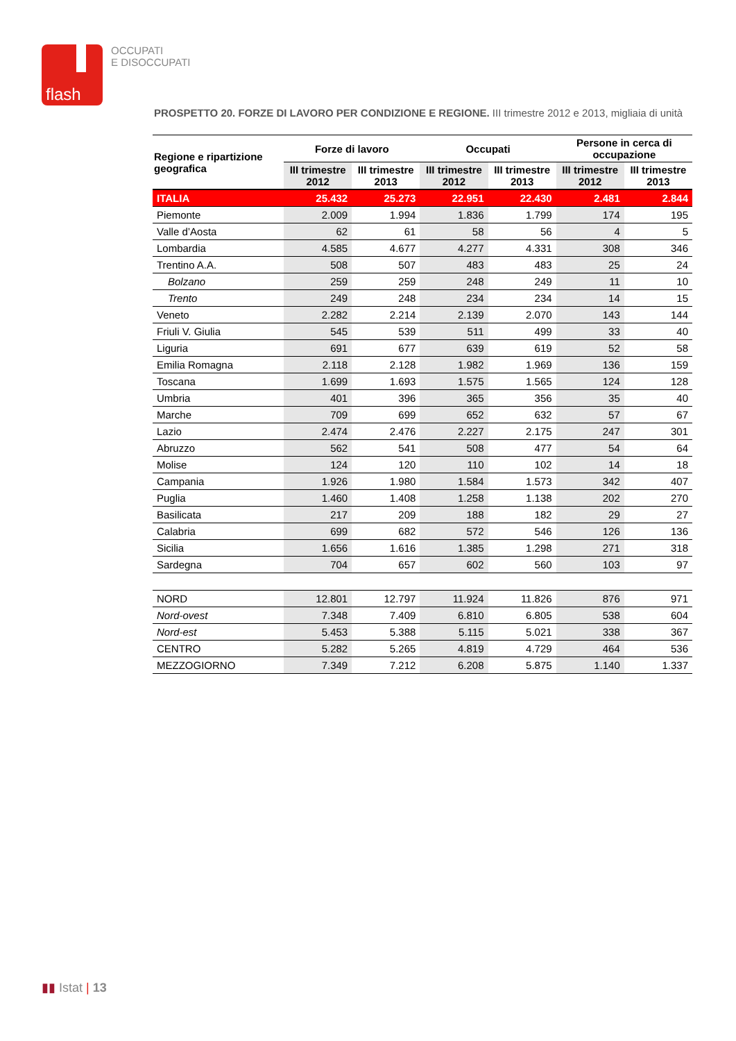flash
OCCUPATI
E DISOCCUPATI
PROSPETTO 20. FORZE DI LAVORO PER CONDIZIONE E REGIONE. III trimestre 2012 e 2013, migliaia di unità
| Regione e ripartizione geografica | Forze di lavoro | | Occupati | | Persone in cerca di occupazione | |
| --- | --- | --- | --- | --- | --- | --- |
| | III trimestre 2012 | III trimestre 2013 | III trimestre 2012 | III trimestre 2013 | III trimestre 2012 | III trimestre 2013 |
| ITALIA | 25.432 | 25.273 | 22.951 | 22.430 | 2.481 | 2.844 |
| Piemonte | 2.009 | 1.994 | 1.836 | 1.799 | 174 | 195 |
| Valle d’Aosta | 62 | 61 | 58 | 56 | 4 | 5 |
| Lombardia | 4.585 | 4.677 | 4.277 | 4.331 | 308 | 346 |
| Trentino A.A. | 508 | 507 | 483 | 483 | 25 | 24 |
| Bolzano | 259 | 259 | 248 | 249 | 11 | 10 |
| Trento | 249 | 248 | 234 | 234 | 14 | 15 |
| Veneto | 2.282 | 2.214 | 2.139 | 2.070 | 143 | 144 |
| Friuli V. Giulia | 545 | 539 | 511 | 499 | 33 | 40 |
| Liguria | 691 | 677 | 639 | 619 | 52 | 58 |
| Emilia Romagna | 2.118 | 2.128 | 1.982 | 1.969 | 136 | 159 |
| Toscana | 1.699 | 1.693 | 1.575 | 1.565 | 124 | 128 |
| Umbria | 401 | 396 | 365 | 356 | 35 | 40 |
| Marche | 709 | 699 | 652 | 632 | 57 | 67 |
| Lazio | 2.474 | 2.476 | 2.227 | 2.175 | 247 | 301 |
| Abruzzo | 562 | 541 | 508 | 477 | 54 | 64 |
| Molise | 124 | 120 | 110 | 102 | 14 | 18 |
| Campania | 1.926 | 1.980 | 1.584 | 1.573 | 342 | 407 |
| Puglia | 1.460 | 1.408 | 1.258 | 1.138 | 202 | 270 |
| Basilicata | 217 | 209 | 188 | 182 | 29 | 27 |
| Calabria | 699 | 682 | 572 | 546 | 126 | 136 |
| Sicilia | 1.656 | 1.616 | 1.385 | 1.298 | 271 | 318 |
| Sardegna | 704 | 657 | 602 | 560 | 103 | 97 |
| NORD | 12.801 | 12.797 | 11.924 | 11.826 | 876 | 971 |
| Nord-ovest | 7.348 | 7.409 | 6.810 | 6.805 | 538 | 604 |
| Nord-est | 5.453 | 5.388 | 5.115 | 5.021 | 338 | 367 |
| CENTRO | 5.282 | 5.265 | 4.819 | 4.729 | 464 | 536 |
| MEZZOGIORNO | 7.349 | 7.212 | 6.208 | 5.875 | 1.140 | 1.337 |
▮▮ Istat | 13